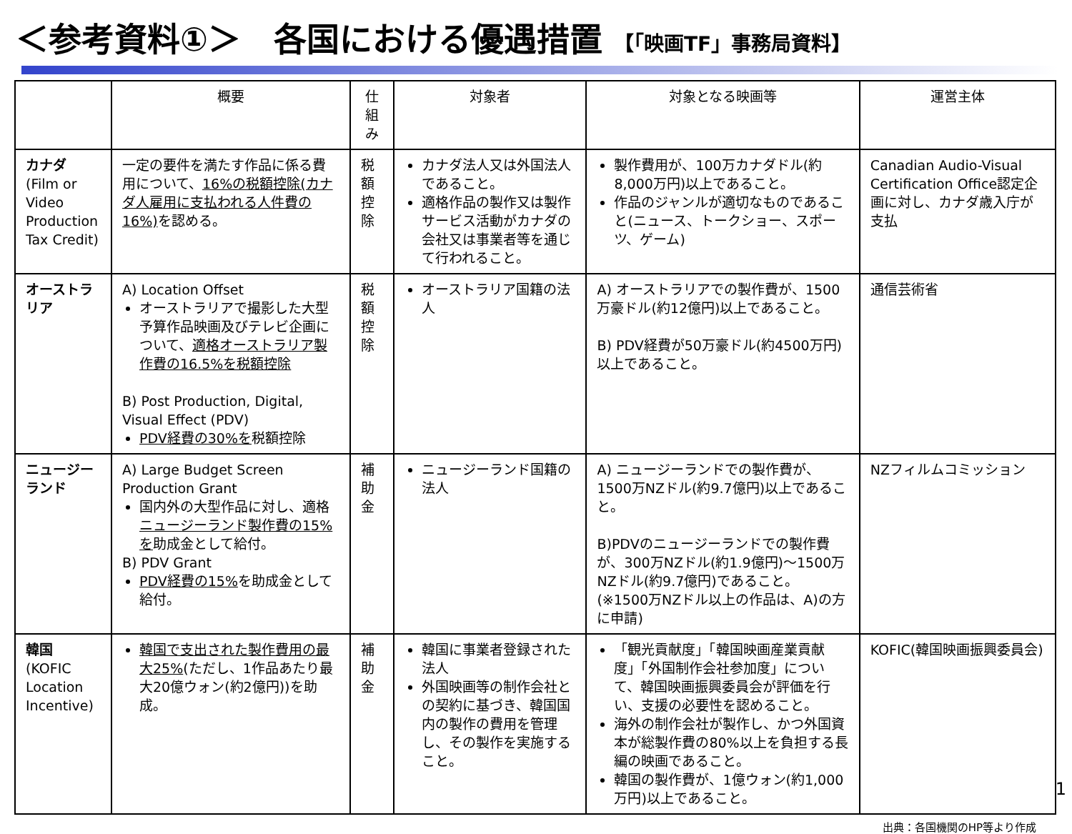＜参考資料①＞　各国における優遇措置 【「映画TF」事務局資料】
| | 概要 | 仕組み | 対象者 | 対象となる映画等 | 運営主体 |
| --- | --- | --- | --- | --- | --- |
| カナダ (Film or Video Production Tax Credit) | 一定の要件を満たす作品に係る費用について、 16%の税額控除(カナダ人雇用に支払われる人件費の16%) を認める。 | 税額控除 | カナダ法人又は外国法人であること。 適格作品の製作又は製作サービス活動がカナダの会社又は事業者等を通じて行われること。 | 製作費用が、100万カナダドル(約8,000万円)以上であること。 作品のジャンルが適切なものであること(ニュース、トークショー、スポーツ、ゲーム) | Canadian Audio-Visual Certification Office認定企画に対し、カナダ歳入庁が支払 |
| オーストラリア | A) Location Offset オーストラリアで撮影した大型予算作品映画及びテレビ企画について、 適格オーストラリア製作費の16.5%を税額控除 B) Post Production, Digital, Visual Effect (PDV) PDV経費の30%を 税額控除 | 税額控除 | オーストラリア国籍の法人 | A) オーストラリアでの製作費が、1500万豪ドル(約12億円)以上であること。 B) PDV経費が50万豪ドル(約4500万円)以上であること。 | 通信芸術省 |
| ニュージーランド | A) Large Budget Screen Production Grant 国内外の大型作品に対し、適格 ニュージーランド製作費の15%を 助成金として給付。 B) PDV Grant PDV経費の15% を助成金として給付。 | 補助金 | ニュージーランド国籍の法人 | A) ニュージーランドでの製作費が、1500万NZドル(約9.7億円)以上であること。 B)PDVのニュージーランドでの製作費が、300万NZドル(約1.9億円)～1500万NZドル(約9.7億円)であること。(※1500万NZドル以上の作品は、A)の方に申請) | NZフィルムコミッション |
| 韓国 (KOFIC Location Incentive) | 韓国で支出された製作費用の最大25% (ただし、1作品あたり最大20億ウォン(約2億円))を助成。 | 補助金 | 韓国に事業者登録された法人 外国映画等の制作会社との契約に基づき、韓国国内の製作の費用を管理し、その製作を実施すること。 | 「観光貢献度」「韓国映画産業貢献度」「外国制作会社参加度」について、韓国映画振興委員会が評価を行い、支援の必要性を認めること。 海外の制作会社が製作し、かつ外国資本が総製作費の80%以上を負担する長編の映画であること。 韓国の製作費が、1億ウォン(約1,000万円)以上であること。 | KOFIC(韓国映画振興委員会) |
出典：各国機関のHP等より作成
1